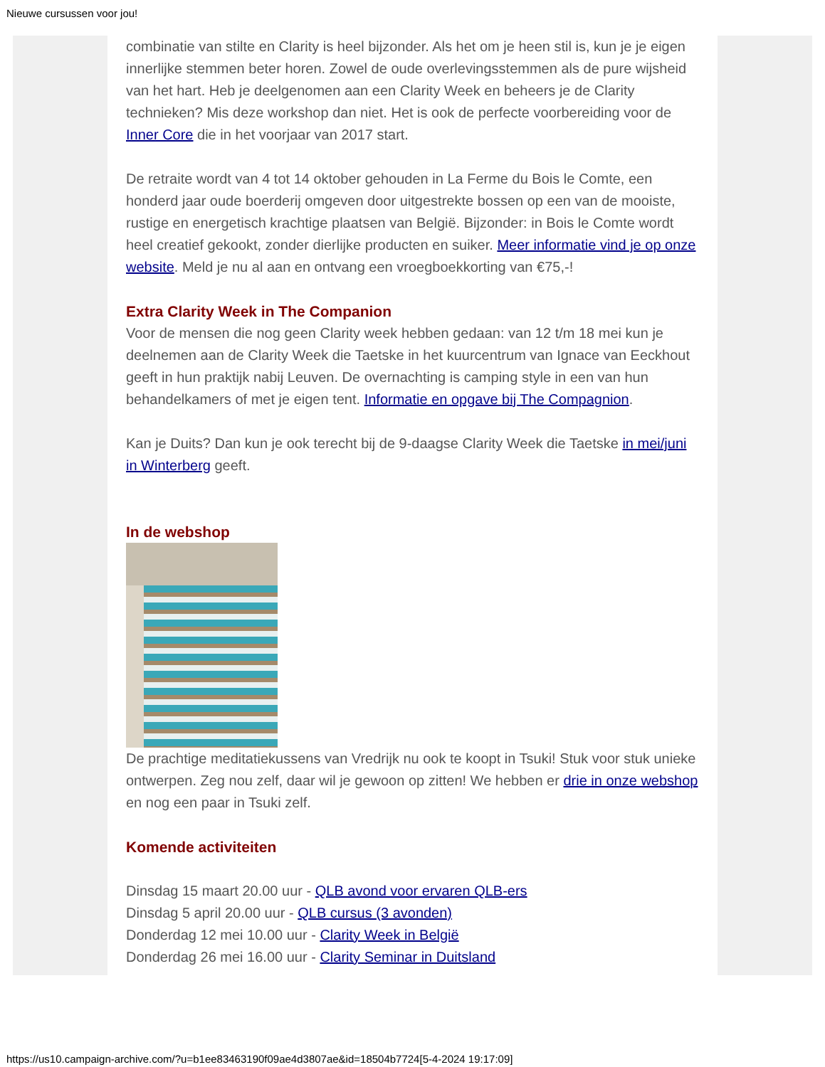Nieuwe cursussen voor jou!
combinatie van stilte en Clarity is heel bijzonder. Als het om je heen stil is, kun je je eigen innerlijke stemmen beter horen. Zowel de oude overlevingsstemmen als de pure wijsheid van het hart. Heb je deelgenomen aan een Clarity Week en beheers je de Clarity technieken? Mis deze workshop dan niet. Het is ook de perfecte voorbereiding voor de Inner Core die in het voorjaar van 2017 start.
De retraite wordt van 4 tot 14 oktober gehouden in La Ferme du Bois le Comte, een honderd jaar oude boerderij omgeven door uitgestrekte bossen op een van de mooiste, rustige en energetisch krachtige plaatsen van België. Bijzonder: in Bois le Comte wordt heel creatief gekookt, zonder dierlijke producten en suiker. Meer informatie vind je op onze website. Meld je nu al aan en ontvang een vroegboekkorting van €75,-!
Extra Clarity Week in The Companion
Voor de mensen die nog geen Clarity week hebben gedaan: van 12 t/m 18 mei kun je deelnemen aan de Clarity Week die Taetske in het kuurcentrum van Ignace van Eeckhout geeft in hun praktijk nabij Leuven. De overnachting is camping style in een van hun behandelkamers of met je eigen tent. Informatie en opgave bij The Compagnion.
Kan je Duits? Dan kun je ook terecht bij de 9-daagse Clarity Week die Taetske in mei/juni in Winterberg geeft.
In de webshop
De prachtige meditatiekussens van Vredrijk nu ook te koopt in Tsuki! Stuk voor stuk unieke ontwerpen. Zeg nou zelf, daar wil je gewoon op zitten! We hebben er drie in onze webshop en nog een paar in Tsuki zelf.
Komende activiteiten
Dinsdag 15 maart 20.00 uur - QLB avond voor ervaren QLB-ers
Dinsdag 5 april 20.00 uur - QLB cursus (3 avonden)
Donderdag 12 mei 10.00 uur - Clarity Week in België
Donderdag 26 mei 16.00 uur - Clarity Seminar in Duitsland
https://us10.campaign-archive.com/?u=b1ee83463190f09ae4d3807ae&id=18504b7724[5-4-2024 19:17:09]